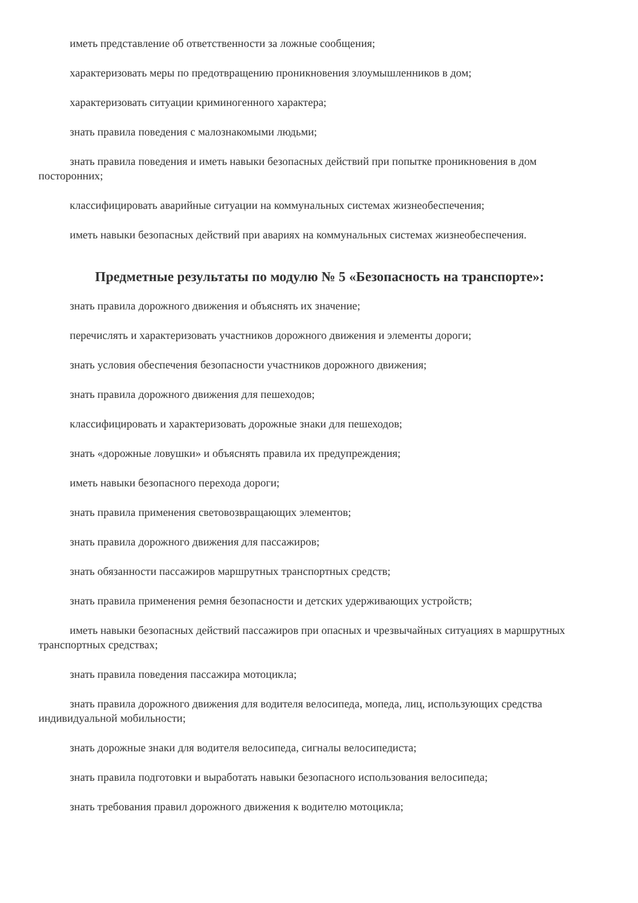иметь представление об ответственности за ложные сообщения;
характеризовать меры по предотвращению проникновения злоумышленников в дом;
характеризовать ситуации криминогенного характера;
знать правила поведения с малознакомыми людьми;
знать правила поведения и иметь навыки безопасных действий при попытке проникновения в дом посторонних;
классифицировать аварийные ситуации на коммунальных системах жизнеобеспечения;
иметь навыки безопасных действий при авариях на коммунальных системах жизнеобеспечения.
Предметные результаты по модулю № 5 «Безопасность на транспорте»:
знать правила дорожного движения и объяснять их значение;
перечислять и характеризовать участников дорожного движения и элементы дороги;
знать условия обеспечения безопасности участников дорожного движения;
знать правила дорожного движения для пешеходов;
классифицировать и характеризовать дорожные знаки для пешеходов;
знать «дорожные ловушки» и объяснять правила их предупреждения;
иметь навыки безопасного перехода дороги;
знать правила применения световозвращающих элементов;
знать правила дорожного движения для пассажиров;
знать обязанности пассажиров маршрутных транспортных средств;
знать правила применения ремня безопасности и детских удерживающих устройств;
иметь навыки безопасных действий пассажиров при опасных и чрезвычайных ситуациях в маршрутных транспортных средствах;
знать правила поведения пассажира мотоцикла;
знать правила дорожного движения для водителя велосипеда, мопеда, лиц, использующих средства индивидуальной мобильности;
знать дорожные знаки для водителя велосипеда, сигналы велосипедиста;
знать правила подготовки и выработать навыки безопасного использования велосипеда;
знать требования правил дорожного движения к водителю мотоцикла;